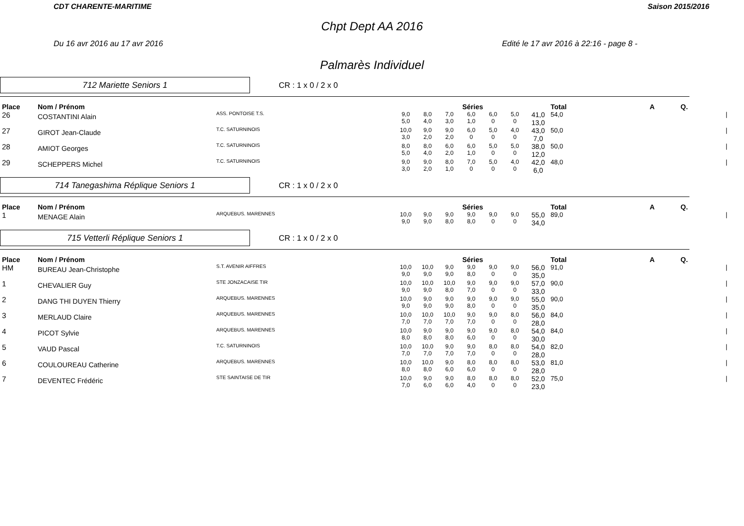CDT CHARENTE-MARITIME Saison 2015/2016
Chpt Dept AA 2016
Du 16 avr 2016 au 17 avr 2016 Edité le 17 avr 2016 à 22:16 - page 8 -
Palmarès Individuel
712 Mariette Seniors 1
CR : 1 x 0 / 2 x 0
| Place | Nom / Prénom | | Séries | | | | | | | Total | A | Q. | |
| --- | --- | --- | --- | --- | --- | --- | --- | --- | --- | --- | --- | --- | --- |
| 26 | COSTANTINI Alain | ASS. PONTOISE T.S. | 9,0 5,0 | 8,0 4,0 | 7,0 3,0 | 6,0 1,0 | 6,0 0 | 5,0 0 | 41,0 13,0 | 54,0 | | | / |
| 27 | GIROT Jean-Claude | T.C. SATURNINOIS | 10,0 3,0 | 9,0 2,0 | 9,0 2,0 | 6,0 0 | 5,0 0 | 4,0 0 | 43,0 7,0 | 50,0 | | | / |
| 28 | AMIOT Georges | T.C. SATURNINOIS | 8,0 5,0 | 8,0 4,0 | 6,0 2,0 | 6,0 1,0 | 5,0 0 | 5,0 0 | 38,0 12,0 | 50,0 | | | / |
| 29 | SCHEPPERS Michel | T.C. SATURNINOIS | 9,0 3,0 | 9,0 2,0 | 8,0 1,0 | 7,0 0 | 5,0 0 | 4,0 0 | 42,0 6,0 | 48,0 | | | / |
714 Tanegashima Réplique Seniors 1
CR : 1 x 0 / 2 x 0
| Place | Nom / Prénom | | Séries | | | | | | | Total | A | Q. | |
| --- | --- | --- | --- | --- | --- | --- | --- | --- | --- | --- | --- | --- | --- |
| 1 | MENAGE Alain | ARQUEBUS. MARENNES | 10,0 9,0 | 9,0 9,0 | 9,0 8,0 | 9,0 8,0 | 9,0 0 | 9,0 0 | 55,0 34,0 | 89,0 | | | / |
715 Vetterli Réplique Seniors 1
CR : 1 x 0 / 2 x 0
| Place | Nom / Prénom | | Séries | | | | | | | Total | A | Q. | |
| --- | --- | --- | --- | --- | --- | --- | --- | --- | --- | --- | --- | --- | --- |
| HM | BUREAU Jean-Christophe | S.T. AVENIR AIFFRES | 10,0 9,0 | 10,0 9,0 | 9,0 9,0 | 9,0 8,0 | 9,0 0 | 9,0 0 | 56,0 35,0 | 91,0 | | | / |
| 1 | CHEVALIER Guy | STE JONZACAISE TIR | 10,0 9,0 | 10,0 9,0 | 10,0 8,0 | 9,0 7,0 | 9,0 0 | 9,0 0 | 57,0 33,0 | 90,0 | | | / |
| 2 | DANG THI DUYEN Thierry | ARQUEBUS. MARENNES | 10,0 9,0 | 9,0 9,0 | 9,0 9,0 | 9,0 8,0 | 9,0 0 | 9,0 0 | 55,0 35,0 | 90,0 | | | / |
| 3 | MERLAUD Claire | ARQUEBUS. MARENNES | 10,0 7,0 | 10,0 7,0 | 10,0 7,0 | 9,0 7,0 | 9,0 0 | 8,0 0 | 56,0 28,0 | 84,0 | | | / |
| 4 | PICOT Sylvie | ARQUEBUS. MARENNES | 10,0 8,0 | 9,0 8,0 | 9,0 8,0 | 9,0 6,0 | 9,0 0 | 8,0 0 | 54,0 30,0 | 84,0 | | | / |
| 5 | VAUD Pascal | T.C. SATURNINOIS | 10,0 7,0 | 10,0 7,0 | 9,0 7,0 | 9,0 7,0 | 8,0 0 | 8,0 0 | 54,0 28,0 | 82,0 | | | / |
| 6 | COULOUREAU Catherine | ARQUEBUS. MARENNES | 10,0 8,0 | 10,0 8,0 | 9,0 6,0 | 8,0 6,0 | 8,0 0 | 8,0 0 | 53,0 28,0 | 81,0 | | | / |
| 7 | DEVENTEC Frédéric | STE SAINTAISE DE TIR | 10,0 7,0 | 9,0 6,0 | 9,0 6,0 | 8,0 4,0 | 8,0 0 | 8,0 0 | 52,0 23,0 | 75,0 | | | / |